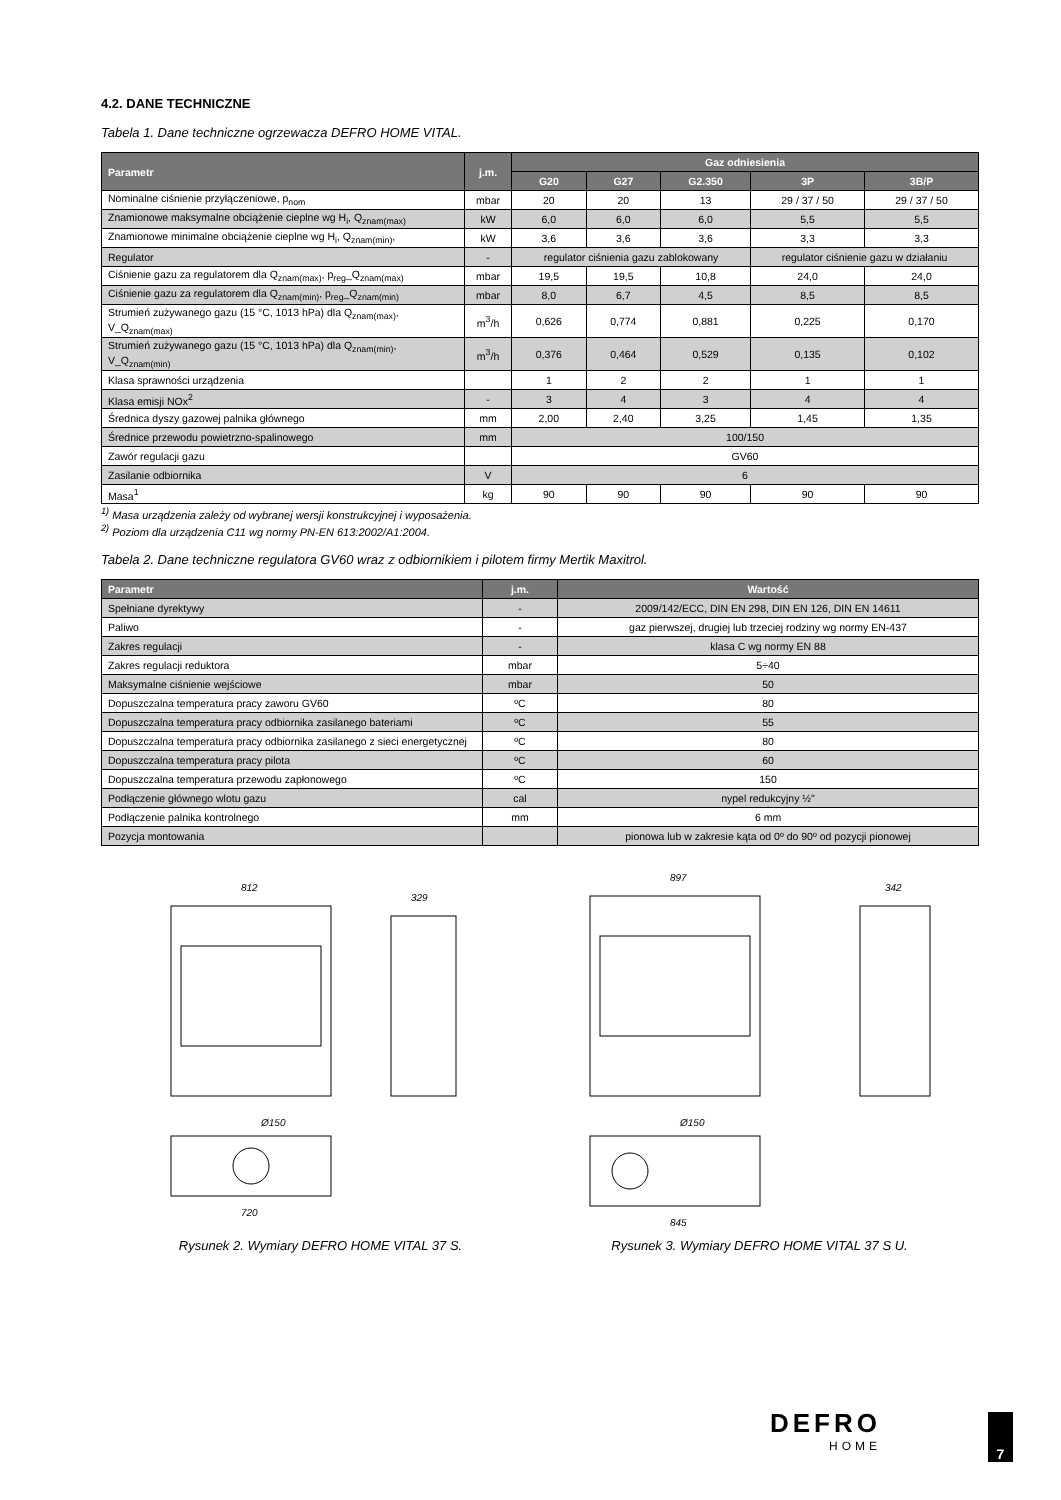4.2. DANE TECHNICZNE
Tabela 1. Dane techniczne ogrzewacza DEFRO HOME VITAL.
| Parametr | j.m. | Gaz odniesienia | | | | |
| --- | --- | --- | --- | --- | --- | --- |
| | | G20 | G27 | G2.350 | 3P | 3B/P |
| Nominalne ciśnienie przyłączeniowe, p<sub>nom</sub> | mbar | 20 | 20 | 13 | 29 / 37 / 50 | 29 / 37 / 50 |
| Znamionowe maksymalne obciążenie cieplne wg H<sub>i</sub>, Q<sub>znam(max)</sub> | kW | 6,0 | 6,0 | 6,0 | 5,5 | 5,5 |
| Znamionowe minimalne obciążenie cieplne wg H<sub>i</sub>, Q<sub>znam(min)</sub>, | kW | 3,6 | 3,6 | 3,6 | 3,3 | 3,3 |
| Regulator | - | regulator ciśnienia gazu zablokowany | | | regulator ciśnienie gazu w działaniu | |
| Ciśnienie gazu za regulatorem dla Q<sub>znam(max)</sub>, p<sub>reg</sub>_Q<sub>znam(max)</sub> | mbar | 19,5 | 19,5 | 10,8 | 24,0 | 24,0 |
| Ciśnienie gazu za regulatorem dla Q<sub>znam(min)</sub>, p<sub>reg</sub>_Q<sub>znam(min)</sub> | mbar | 8,0 | 6,7 | 4,5 | 8,5 | 8,5 |
| Strumień zużywanego gazu (15 °C, 1013 hPa) dla Q<sub>znam(max)</sub>, V_Q<sub>znam(max)</sub> | m<sup>3</sup>/h | 0,626 | 0,774 | 0,881 | 0,225 | 0,170 |
| Strumień zużywanego gazu (15 °C, 1013 hPa) dla Q<sub>znam(min)</sub>, V_Q<sub>znam(min)</sub> | m<sup>3</sup>/h | 0,376 | 0,464 | 0,529 | 0,135 | 0,102 |
| Klasa sprawności urządzenia | | 1 | 2 | 2 | 1 | 1 |
| Klasa emisji NOx<sup>2</sup> | - | 3 | 4 | 3 | 4 | 4 |
| Średnica dyszy gazowej palnika głównego | mm | 2,00 | 2,40 | 3,25 | 1,45 | 1,35 |
| Średnice przewodu powietrzno-spalinowego | mm | 100/150 | | | | |
| Zawór regulacji gazu | | GV60 | | | | |
| Zasilanie odbiornika | V | 6 | | | | |
| Masa<sup>1</sup> | kg | 90 | 90 | 90 | 90 | 90 |
<sup>1)</sup> Masa urządzenia zależy od wybranej wersji konstrukcyjnej i wyposażenia.
<sup>2)</sup> Poziom dla urządzenia C11 wg normy PN-EN 613:2002/A1:2004.
Tabela 2. Dane techniczne regulatora GV60 wraz z odbiornikiem i pilotem firmy Mertik Maxitrol.
| Parametr | j.m. | Wartość |
| --- | --- | --- |
| Spełniane dyrektywy | - | 2009/142/ECC, DIN EN 298, DIN EN 126, DIN EN 14611 |
| Paliwo | - | gaz pierwszej, drugiej lub trzeciej rodziny wg normy EN-437 |
| Zakres regulacji | - | klasa C wg normy EN 88 |
| Zakres regulacji reduktora | mbar | 5÷40 |
| Maksymalne ciśnienie wejściowe | mbar | 50 |
| Dopuszczalna temperatura pracy zaworu GV60 | ºC | 80 |
| Dopuszczalna temperatura pracy odbiornika zasilanego bateriami | ºC | 55 |
| Dopuszczalna temperatura pracy odbiornika zasilanego z sieci energetycznej | ºC | 80 |
| Dopuszczalna temperatura pracy pilota | ºC | 60 |
| Dopuszczalna temperatura przewodu zapłonowego | ºC | 150 |
| Podłączenie głównego wlotu gazu | cal | nypel redukcyjny ½" |
| Podłączenie palnika kontrolnego | mm | 6 mm |
| Pozycja montowania | | pionowa lub w zakresie kąta od 0º do 90º od pozycji pionowej |
812
329
Ø150
720
Rysunek 2. Wymiary DEFRO HOME VITAL 37 S.
897
342
Ø150
845
Rysunek 3. Wymiary DEFRO HOME VITAL 37 S U.
DEFRO
HOME
7